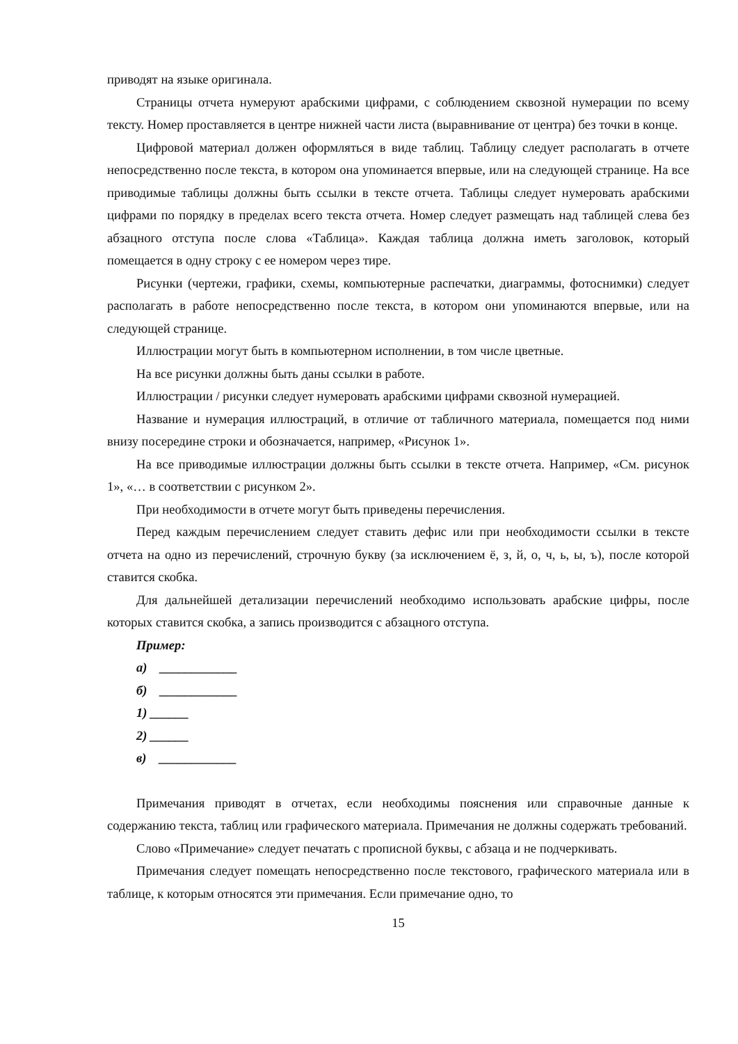приводят на языке оригинала.
Страницы отчета нумеруют арабскими цифрами, с соблюдением сквозной нумерации по всему тексту. Номер проставляется в центре нижней части листа (выравнивание от центра) без точки в конце.
Цифровой материал должен оформляться в виде таблиц. Таблицу следует располагать в отчете непосредственно после текста, в котором она упоминается впервые, или на следующей странице. На все приводимые таблицы должны быть ссылки в тексте отчета. Таблицы следует нумеровать арабскими цифрами по порядку в пределах всего текста отчета. Номер следует размещать над таблицей слева без абзацного отступа после слова «Таблица». Каждая таблица должна иметь заголовок, который помещается в одну строку с ее номером через тире.
Рисунки (чертежи, графики, схемы, компьютерные распечатки, диаграммы, фотоснимки) следует располагать в работе непосредственно после текста, в котором они упоминаются впервые, или на следующей странице.
Иллюстрации могут быть в компьютерном исполнении, в том числе цветные.
На все рисунки должны быть даны ссылки в работе.
Иллюстрации / рисунки следует нумеровать арабскими цифрами сквозной нумерацией.
Название и нумерация иллюстраций, в отличие от табличного материала, помещается под ними внизу посередине строки и обозначается, например, «Рисунок 1».
На все приводимые иллюстрации должны быть ссылки в тексте отчета. Например, «См. рисунок 1», «… в соответствии с рисунком 2».
При необходимости в отчете могут быть приведены перечисления.
Перед каждым перечислением следует ставить дефис или при необходимости ссылки в тексте отчета на одно из перечислений, строчную букву (за исключением ё, з, й, о, ч, ь, ы, ъ), после которой ставится скобка.
Для дальнейшей детализации перечислений необходимо использовать арабские цифры, после которых ставится скобка, а запись производится с абзацного отступа.
Пример:
а) ____________
б) ____________
1) ______
2) ______
в) ____________
Примечания приводят в отчетах, если необходимы пояснения или справочные данные к содержанию текста, таблиц или графического материала. Примечания не должны содержать требований.
Слово «Примечание» следует печатать с прописной буквы, с абзаца и не подчеркивать.
Примечания следует помещать непосредственно после текстового, графического материала или в таблице, к которым относятся эти примечания. Если примечание одно, то
15